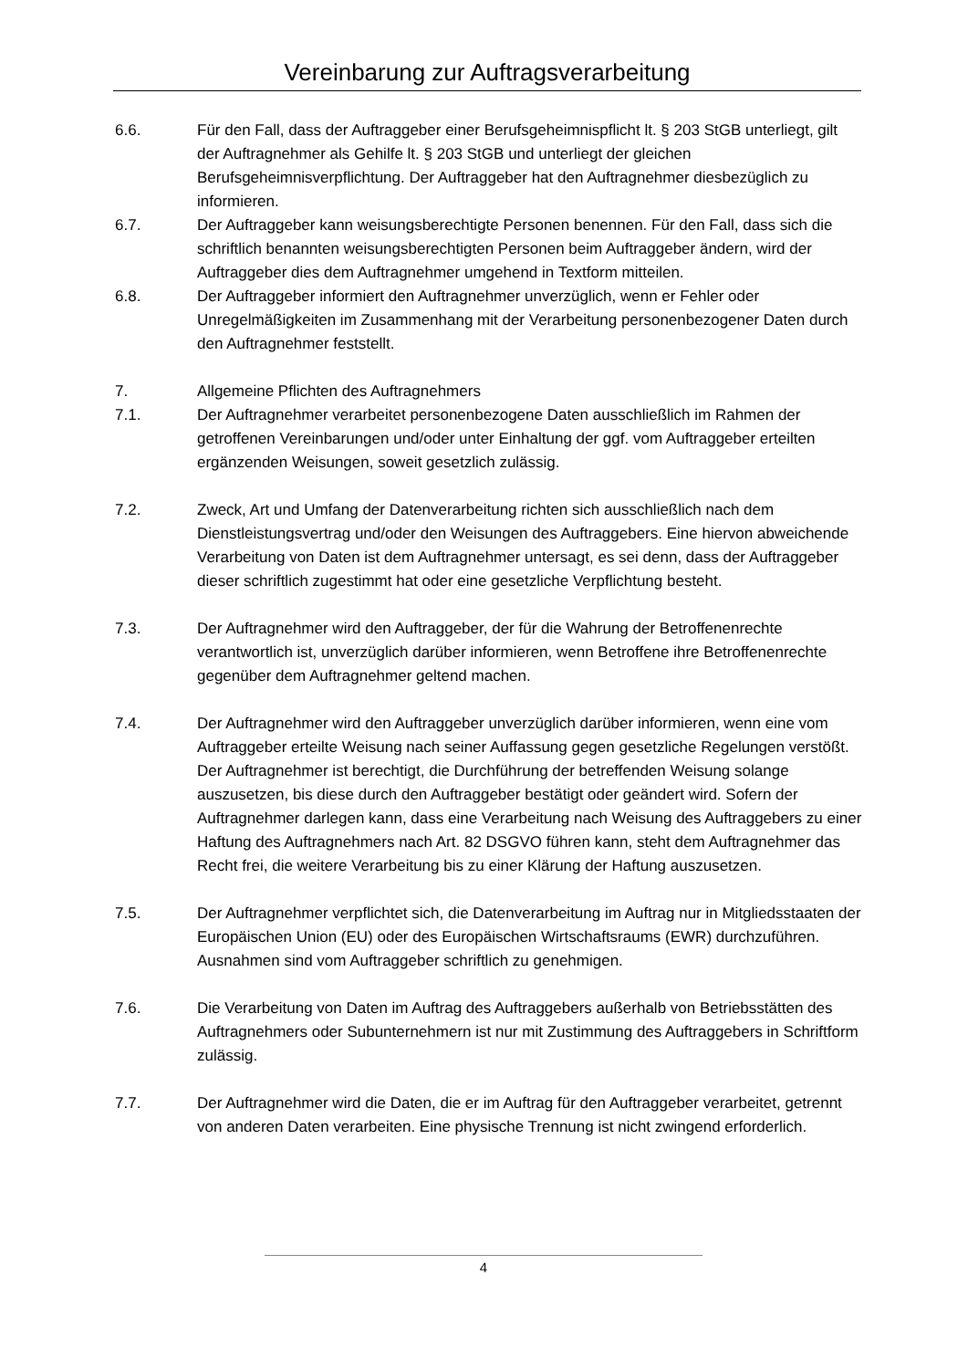Vereinbarung zur Auftragsverarbeitung
6.6. Für den Fall, dass der Auftraggeber einer Berufsgeheimnispflicht lt. § 203 StGB unterliegt, gilt der Auftragnehmer als Gehilfe lt. § 203 StGB und unterliegt der gleichen Berufsgeheimnisverpflichtung. Der Auftraggeber hat den Auftragnehmer diesbezüglich zu informieren.
6.7. Der Auftraggeber kann weisungsberechtigte Personen benennen. Für den Fall, dass sich die schriftlich benannten weisungsberechtigten Personen beim Auftraggeber ändern, wird der Auftraggeber dies dem Auftragnehmer umgehend in Textform mitteilen.
6.8. Der Auftraggeber informiert den Auftragnehmer unverzüglich, wenn er Fehler oder Unregelmäßigkeiten im Zusammenhang mit der Verarbeitung personenbezogener Daten durch den Auftragnehmer feststellt.
7. Allgemeine Pflichten des Auftragnehmers
7.1. Der Auftragnehmer verarbeitet personenbezogene Daten ausschließlich im Rahmen der getroffenen Vereinbarungen und/oder unter Einhaltung der ggf. vom Auftraggeber erteilten ergänzenden Weisungen, soweit gesetzlich zulässig.
7.2. Zweck, Art und Umfang der Datenverarbeitung richten sich ausschließlich nach dem Dienstleistungsvertrag und/oder den Weisungen des Auftraggebers. Eine hiervon abweichende Verarbeitung von Daten ist dem Auftragnehmer untersagt, es sei denn, dass der Auftraggeber dieser schriftlich zugestimmt hat oder eine gesetzliche Verpflichtung besteht.
7.3. Der Auftragnehmer wird den Auftraggeber, der für die Wahrung der Betroffenenrechte verantwortlich ist, unverzüglich darüber informieren, wenn Betroffene ihre Betroffenenrechte gegenüber dem Auftragnehmer geltend machen.
7.4. Der Auftragnehmer wird den Auftraggeber unverzüglich darüber informieren, wenn eine vom Auftraggeber erteilte Weisung nach seiner Auffassung gegen gesetzliche Regelungen verstößt. Der Auftragnehmer ist berechtigt, die Durchführung der betreffenden Weisung solange auszusetzen, bis diese durch den Auftraggeber bestätigt oder geändert wird. Sofern der Auftragnehmer darlegen kann, dass eine Verarbeitung nach Weisung des Auftraggebers zu einer Haftung des Auftragnehmers nach Art. 82 DSGVO führen kann, steht dem Auftragnehmer das Recht frei, die weitere Verarbeitung bis zu einer Klärung der Haftung auszusetzen.
7.5. Der Auftragnehmer verpflichtet sich, die Datenverarbeitung im Auftrag nur in Mitgliedsstaaten der Europäischen Union (EU) oder des Europäischen Wirtschaftsraums (EWR) durchzuführen. Ausnahmen sind vom Auftraggeber schriftlich zu genehmigen.
7.6. Die Verarbeitung von Daten im Auftrag des Auftraggebers außerhalb von Betriebsstätten des Auftragnehmers oder Subunternehmern ist nur mit Zustimmung des Auftraggebers in Schriftform zulässig.
7.7. Der Auftragnehmer wird die Daten, die er im Auftrag für den Auftraggeber verarbeitet, getrennt von anderen Daten verarbeiten. Eine physische Trennung ist nicht zwingend erforderlich.
4